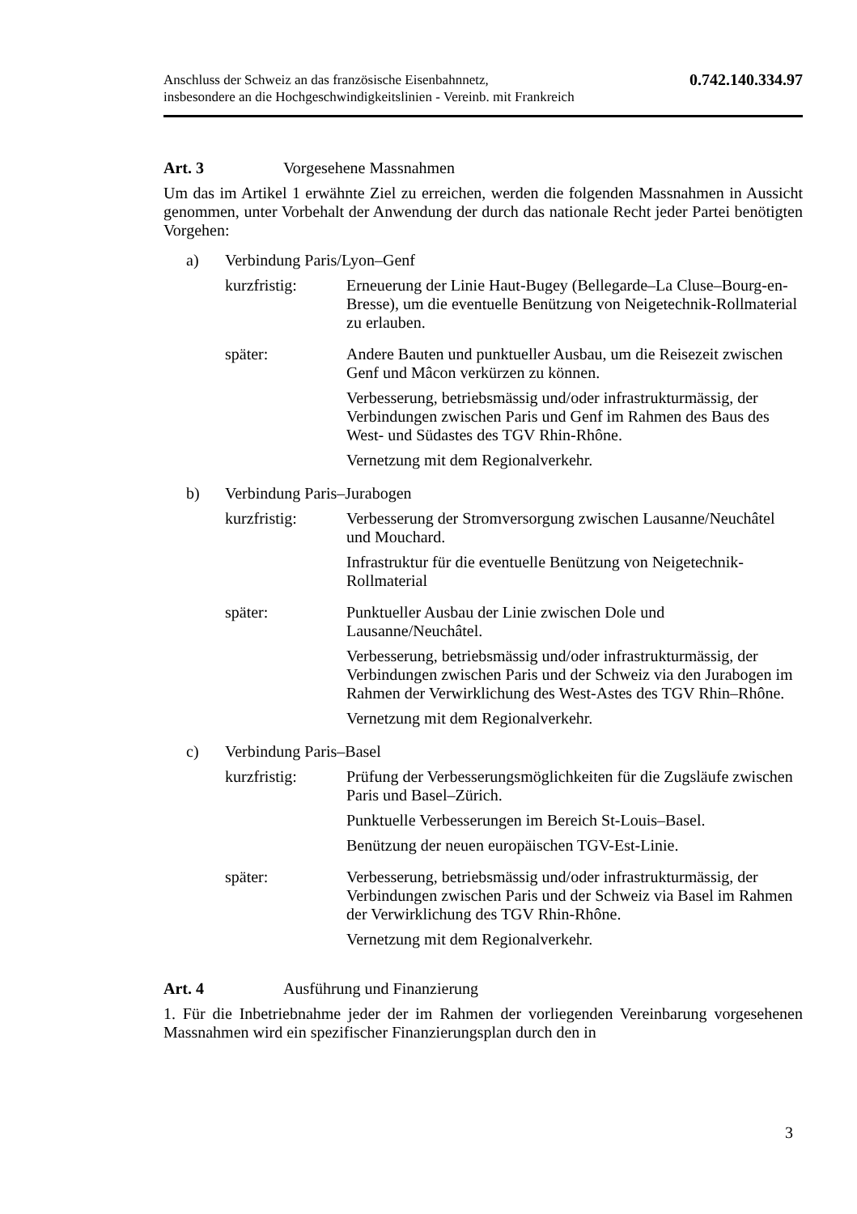Anschluss der Schweiz an das französische Eisenbahnnetz,
insbesondere an die Hochgeschwindigkeitslinien - Vereinb. mit Frankreich
0.742.140.334.97
Art. 3 Vorgesehene Massnahmen
Um das im Artikel 1 erwähnte Ziel zu erreichen, werden die folgenden Massnahmen in Aussicht genommen, unter Vorbehalt der Anwendung der durch das nationale Recht jeder Partei benötigten Vorgehen:
a) Verbindung Paris/Lyon–Genf
kurzfristig: Erneuerung der Linie Haut-Bugey (Bellegarde–La Cluse–Bourg-en-Bresse), um die eventuelle Benützung von Neigetechnik-Rollmaterial zu erlauben.
später: Andere Bauten und punktueller Ausbau, um die Reisezeit zwischen Genf und Mâcon verkürzen zu können.
Verbesserung, betriebsmässig und/oder infrastrukturmässig, der Verbindungen zwischen Paris und Genf im Rahmen des Baus des West- und Südastes des TGV Rhin-Rhône.
Vernetzung mit dem Regionalverkehr.
b) Verbindung Paris–Jurabogen
kurzfristig: Verbesserung der Stromversorgung zwischen Lausanne/Neuchâtel und Mouchard.
Infrastruktur für die eventuelle Benützung von Neigetechnik-Rollmaterial
später: Punktueller Ausbau der Linie zwischen Dole und Lausanne/Neuchâtel.
Verbesserung, betriebsmässig und/oder infrastrukturmässig, der Verbindungen zwischen Paris und der Schweiz via den Jurabogen im Rahmen der Verwirklichung des West-Astes des TGV Rhin–Rhône.
Vernetzung mit dem Regionalverkehr.
c) Verbindung Paris–Basel
kurzfristig: Prüfung der Verbesserungsmöglichkeiten für die Zugsläufe zwischen Paris und Basel–Zürich.
Punktuelle Verbesserungen im Bereich St-Louis–Basel.
Benützung der neuen europäischen TGV-Est-Linie.
später: Verbesserung, betriebsmässig und/oder infrastrukturmässig, der Verbindungen zwischen Paris und der Schweiz via Basel im Rahmen der Verwirklichung des TGV Rhin-Rhône.
Vernetzung mit dem Regionalverkehr.
Art. 4 Ausführung und Finanzierung
1. Für die Inbetriebnahme jeder der im Rahmen der vorliegenden Vereinbarung vorgesehenen Massnahmen wird ein spezifischer Finanzierungsplan durch den in
3